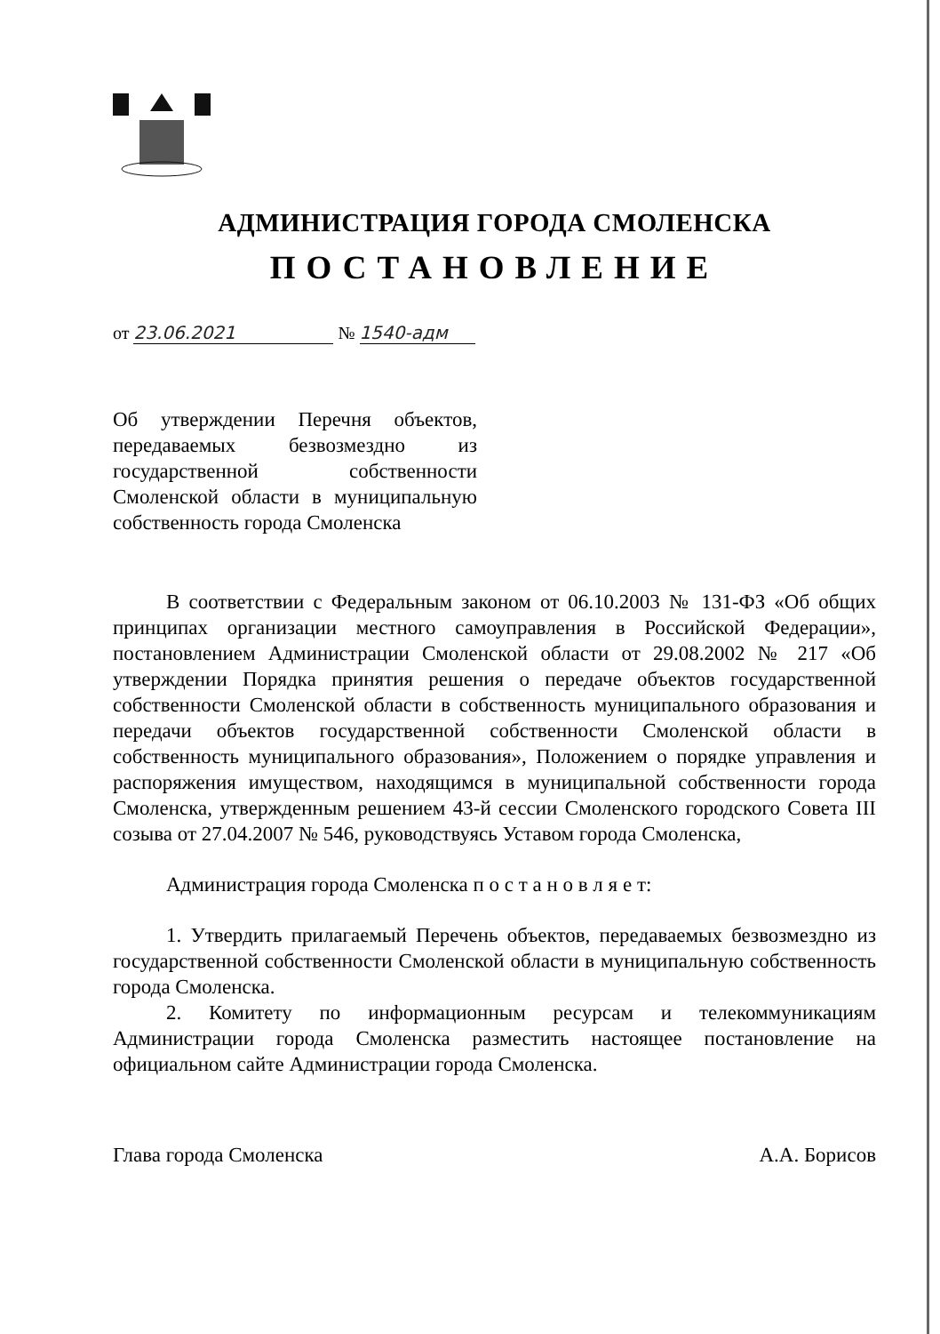АДМИНИСТРАЦИЯ ГОРОДА СМОЛЕНСКА
ПОСТАНОВЛЕНИЕ
от 23.06.2021 № 1540-адм
Об утверждении Перечня объектов, передаваемых безвозмездно из государственной собственности Смоленской области в муниципальную собственность города Смоленска
В соответствии с Федеральным законом от 06.10.2003 № 131-ФЗ «Об общих принципах организации местного самоуправления в Российской Федерации», постановлением Администрации Смоленской области от 29.08.2002 № 217 «Об утверждении Порядка принятия решения о передаче объектов государственной собственности Смоленской области в собственность муниципального образования и передачи объектов государственной собственности Смоленской области в собственность муниципального образования», Положением о порядке управления и распоряжения имуществом, находящимся в муниципальной собственности города Смоленска, утвержденным решением 43-й сессии Смоленского городского Совета III созыва от 27.04.2007 № 546, руководствуясь Уставом города Смоленска,
Администрация города Смоленска п о с т а н о в л я е т:
1. Утвердить прилагаемый Перечень объектов, передаваемых безвозмездно из государственной собственности Смоленской области в муниципальную собственность города Смоленска.
2. Комитету по информационным ресурсам и телекоммуникациям Администрации города Смоленска разместить настоящее постановление на официальном сайте Администрации города Смоленска.
Глава города Смоленска А.А. Борисов